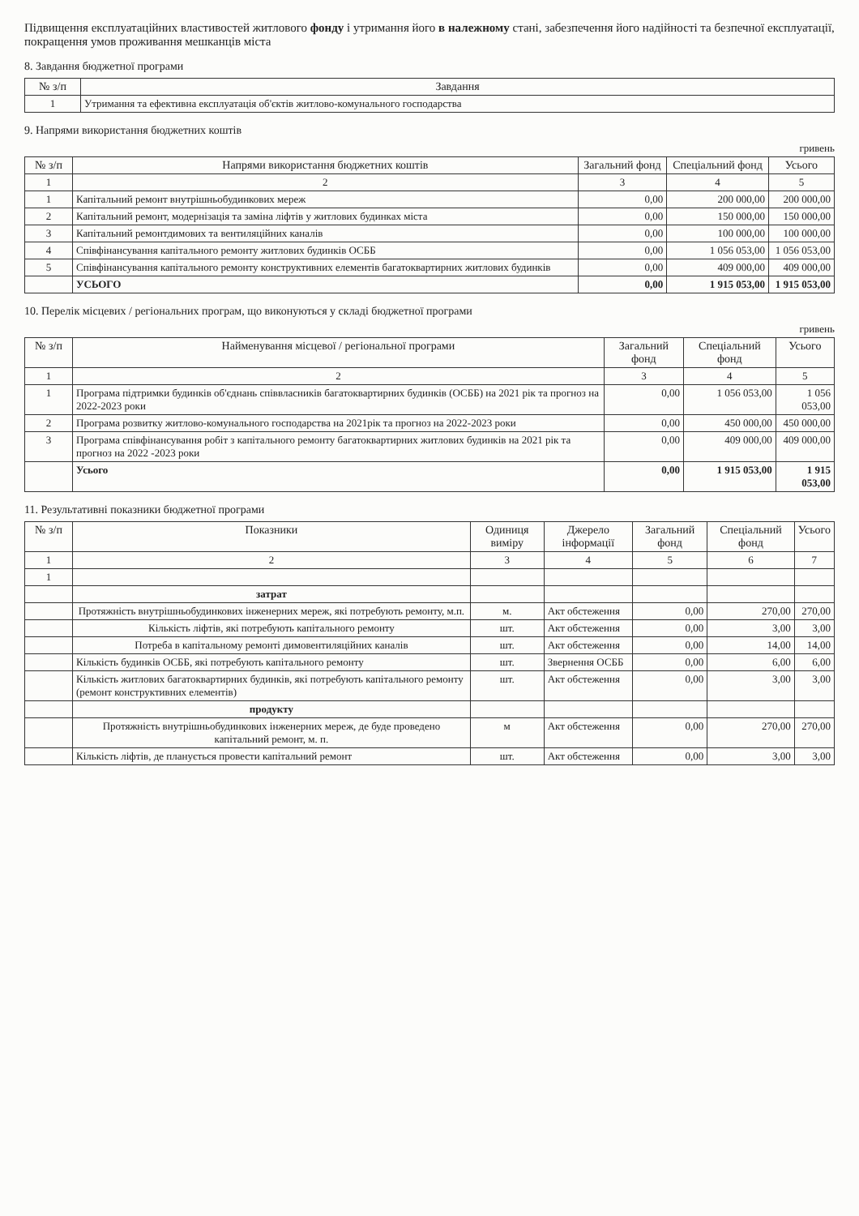Підвищення експлуатаційних властивостей житлового фонду і утримання його в належному стані, забезпечення його надійності та безпечної експлуатації, покращення умов проживання мешканців міста
8. Завдання бюджетної програми
| № з/п | Завдання |
| --- | --- |
| 1 | Утримання та ефективна експлуатація об'єктів житлово-комунального господарства |
9. Напрями використання бюджетних коштів
гривень
| № з/п | Напрями використання бюджетних коштів | Загальний фонд | Спеціальний фонд | Усього |
| --- | --- | --- | --- | --- |
| 1 | 2 | 3 | 4 | 5 |
| 1 | Капітальний ремонт внутрішньобудинкових мереж | 0,00 | 200 000,00 | 200 000,00 |
| 2 | Капітальний ремонт, модернізація та заміна ліфтів у житлових будинках міста | 0,00 | 150 000,00 | 150 000,00 |
| 3 | Капітальний ремонтдимових та вентиляційних каналів | 0,00 | 100 000,00 | 100 000,00 |
| 4 | Співфінансування капітального ремонту житлових будинків ОСББ | 0,00 | 1 056 053,00 | 1 056 053,00 |
| 5 | Співфінансування капітального ремонту конструктивних елементів багатоквартирних житлових будинків | 0,00 | 409 000,00 | 409 000,00 |
| | УСЬОГО | 0,00 | 1 915 053,00 | 1 915 053,00 |
10. Перелік місцевих / регіональних програм, що виконуються у складі бюджетної програми
гривень
| № з/п | Найменування місцевої / регіональної програми | Загальний фонд | Спеціальний фонд | Усього |
| --- | --- | --- | --- | --- |
| 1 | 2 | 3 | 4 | 5 |
| 1 | Програма підтримки будинків об'єднань співвласників багатоквартирних будинків (ОСББ) на 2021 рік та прогноз на 2022-2023 роки | 0,00 | 1 056 053,00 | 1 056 053,00 |
| 2 | Програма розвитку житлово-комунального господарства на 2021рік та прогноз на 2022-2023 роки | 0,00 | 450 000,00 | 450 000,00 |
| 3 | Програма співфінансування робіт з капітального ремонту багатоквартирних житлових будинків на 2021 рік та прогноз на 2022 -2023 роки | 0,00 | 409 000,00 | 409 000,00 |
| | Усього | 0,00 | 1 915 053,00 | 1 915 053,00 |
11. Результативні показники бюджетної програми
| № з/п | Показники | Одиниця виміру | Джерело інформації | Загальний фонд | Спеціальний фонд | Усього |
| --- | --- | --- | --- | --- | --- | --- |
| 1 | 2 | 3 | 4 | 5 | 6 | 7 |
| 1 | | | | | | |
| | затрат | | | | | |
| | Протяжність внутрішньобудинкових інженерних мереж, які потребують ремонту, м.п. | м. | Акт обстеження | 0,00 | 270,00 | 270,00 |
| | Кількість ліфтів, які потребують капітального ремонту | шт. | Акт обстеження | 0,00 | 3,00 | 3,00 |
| | Потреба в капітальному ремонті димовентиляційних каналів | шт. | Акт обстеження | 0,00 | 14,00 | 14,00 |
| | Кількість будинків ОСББ, які потребують капітального ремонту | шт. | Звернення ОСББ | 0,00 | 6,00 | 6,00 |
| | Кількість житлових багатоквартирних будинків, які потребують капітального ремонту (ремонт конструктивних елементів) | шт. | Акт обстеження | 0,00 | 3,00 | 3,00 |
| | продукту | | | | | |
| | Протяжність внутрішньобудинкових інженерних мереж, де буде проведено капітальний ремонт, м. п. | м | Акт обстеження | 0,00 | 270,00 | 270,00 |
| | Кількість ліфтів, де планується провести капітальний ремонт | шт. | Акт обстеження | 0,00 | 3,00 | 3,00 |